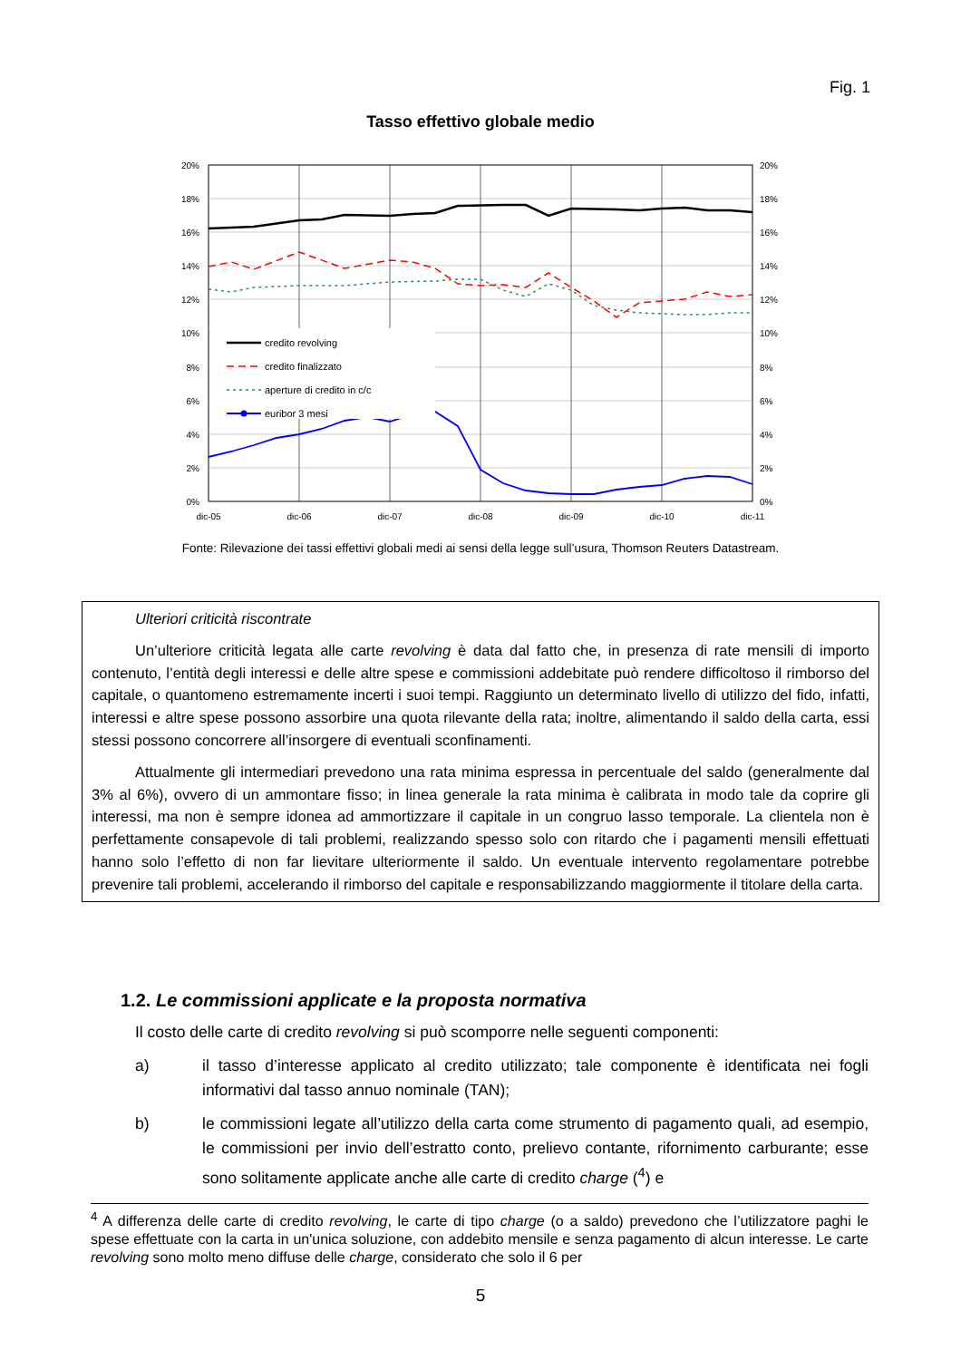Fig. 1
Tasso effettivo globale medio
20%
18%
16%
14%
12%
10%
8%
6%
4%
2%
0%
20%
18%
16%
14%
12%
10%
8%
6%
4%
2%
0%
dic-05
dic-06
dic-07
dic-08
dic-09
dic-10
dic-11
credito revolving
credito finalizzato
aperture di credito in c/c
euribor 3 mesi
Fonte: Rilevazione dei tassi effettivi globali medi ai sensi della legge sull’usura, Thomson Reuters Datastream.
Ulteriori criticità riscontrate
Un’ulteriore criticità legata alle carte revolving è data dal fatto che, in presenza di rate mensili di importo contenuto, l’entità degli interessi e delle altre spese e commissioni addebitate può rendere difficoltoso il rimborso del capitale, o quantomeno estremamente incerti i suoi tempi. Raggiunto un determinato livello di utilizzo del fido, infatti, interessi e altre spese possono assorbire una quota rilevante della rata; inoltre, alimentando il saldo della carta, essi stessi possono concorrere all’insorgere di eventuali sconfinamenti.
Attualmente gli intermediari prevedono una rata minima espressa in percentuale del saldo (generalmente dal 3% al 6%), ovvero di un ammontare fisso; in linea generale la rata minima è calibrata in modo tale da coprire gli interessi, ma non è sempre idonea ad ammortizzare il capitale in un congruo lasso temporale. La clientela non è perfettamente consapevole di tali problemi, realizzando spesso solo con ritardo che i pagamenti mensili effettuati hanno solo l’effetto di non far lievitare ulteriormente il saldo. Un eventuale intervento regolamentare potrebbe prevenire tali problemi, accelerando il rimborso del capitale e responsabilizzando maggiormente il titolare della carta.
1.2. Le commissioni applicate e la proposta normativa
Il costo delle carte di credito revolving si può scomporre nelle seguenti componenti:
a) il tasso d’interesse applicato al credito utilizzato; tale componente è identificata nei fogli informativi dal tasso annuo nominale (TAN);
b) le commissioni legate all’utilizzo della carta come strumento di pagamento quali, ad esempio, le commissioni per invio dell’estratto conto, prelievo contante, rifornimento carburante; esse sono solitamente applicate anche alle carte di credito charge (<sup>4</sup>) e
<sup>4</sup> A differenza delle carte di credito revolving, le carte di tipo charge (o a saldo) prevedono che l’utilizzatore paghi le spese effettuate con la carta in un'unica soluzione, con addebito mensile e senza pagamento di alcun interesse. Le carte revolving sono molto meno diffuse delle charge, considerato che solo il 6 per
5